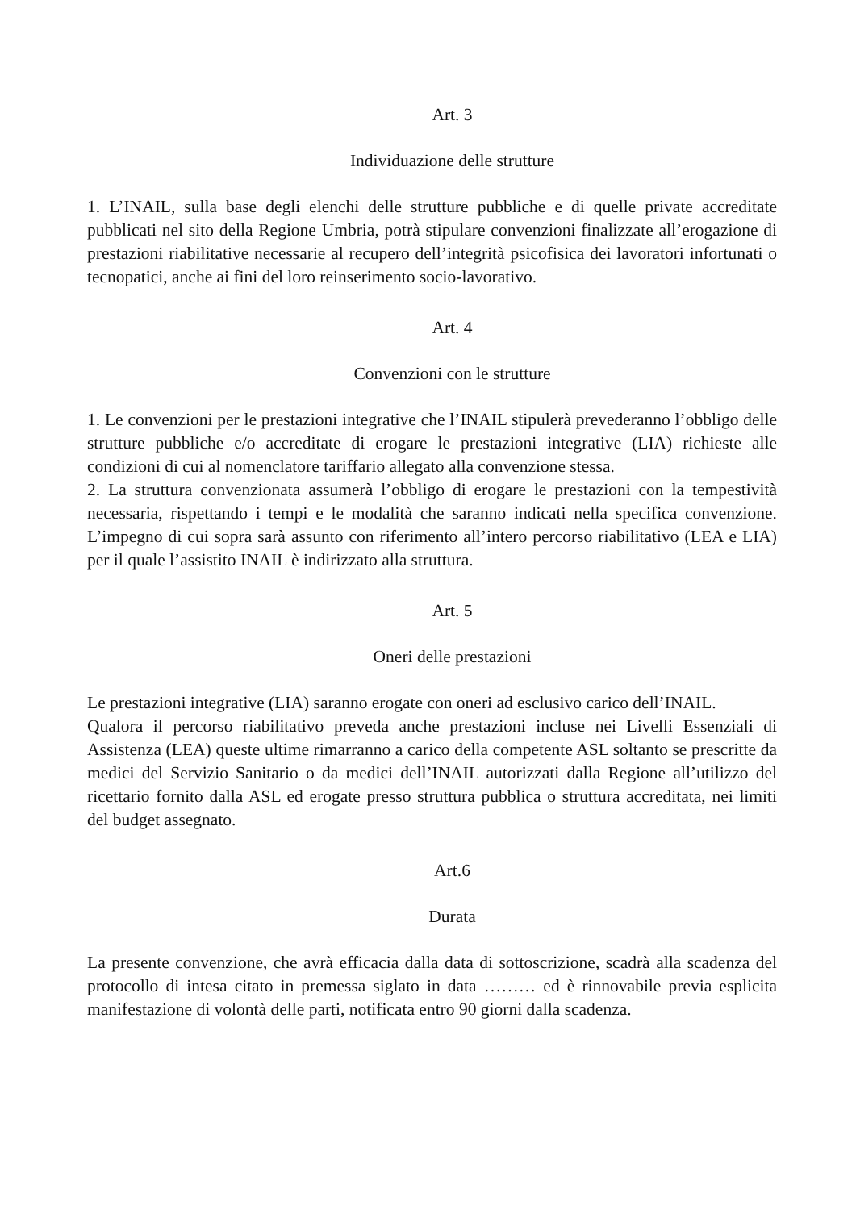Art. 3
Individuazione delle strutture
1. L’INAIL, sulla base degli elenchi delle strutture pubbliche e di quelle private accreditate pubblicati nel sito della Regione Umbria, potrà stipulare convenzioni finalizzate all’erogazione di prestazioni riabilitative necessarie al recupero dell’integrità psicofisica dei lavoratori infortunati o tecnopatici, anche ai fini del loro reinserimento socio-lavorativo.
Art. 4
Convenzioni con le strutture
1. Le convenzioni per le prestazioni integrative che l’INAIL stipulerà prevederanno l’obbligo delle strutture pubbliche e/o accreditate di erogare le prestazioni integrative (LIA) richieste alle condizioni di cui al nomenclatore tariffario allegato alla convenzione stessa.
2. La struttura convenzionata assumerà l’obbligo di erogare le prestazioni con la tempestività necessaria, rispettando i tempi e le modalità che saranno indicati nella specifica convenzione. L’impegno di cui sopra sarà assunto con riferimento all’intero percorso riabilitativo (LEA e LIA) per il quale l’assistito INAIL è indirizzato alla struttura.
Art. 5
Oneri delle prestazioni
Le prestazioni integrative (LIA) saranno erogate con oneri ad esclusivo carico dell’INAIL.
Qualora il percorso riabilitativo preveda anche prestazioni incluse nei Livelli Essenziali di Assistenza (LEA) queste ultime rimarranno a carico della competente ASL soltanto se prescritte da medici del Servizio Sanitario o da medici dell’INAIL autorizzati dalla Regione all’utilizzo del ricettario fornito dalla ASL ed erogate presso struttura pubblica o struttura accreditata, nei limiti del budget assegnato.
Art.6
Durata
La presente convenzione, che avrà efficacia dalla data di sottoscrizione, scadrà alla scadenza del protocollo di intesa citato in premessa siglato in data ……… ed è rinnovabile previa esplicita manifestazione di volontà delle parti, notificata entro 90 giorni dalla scadenza.